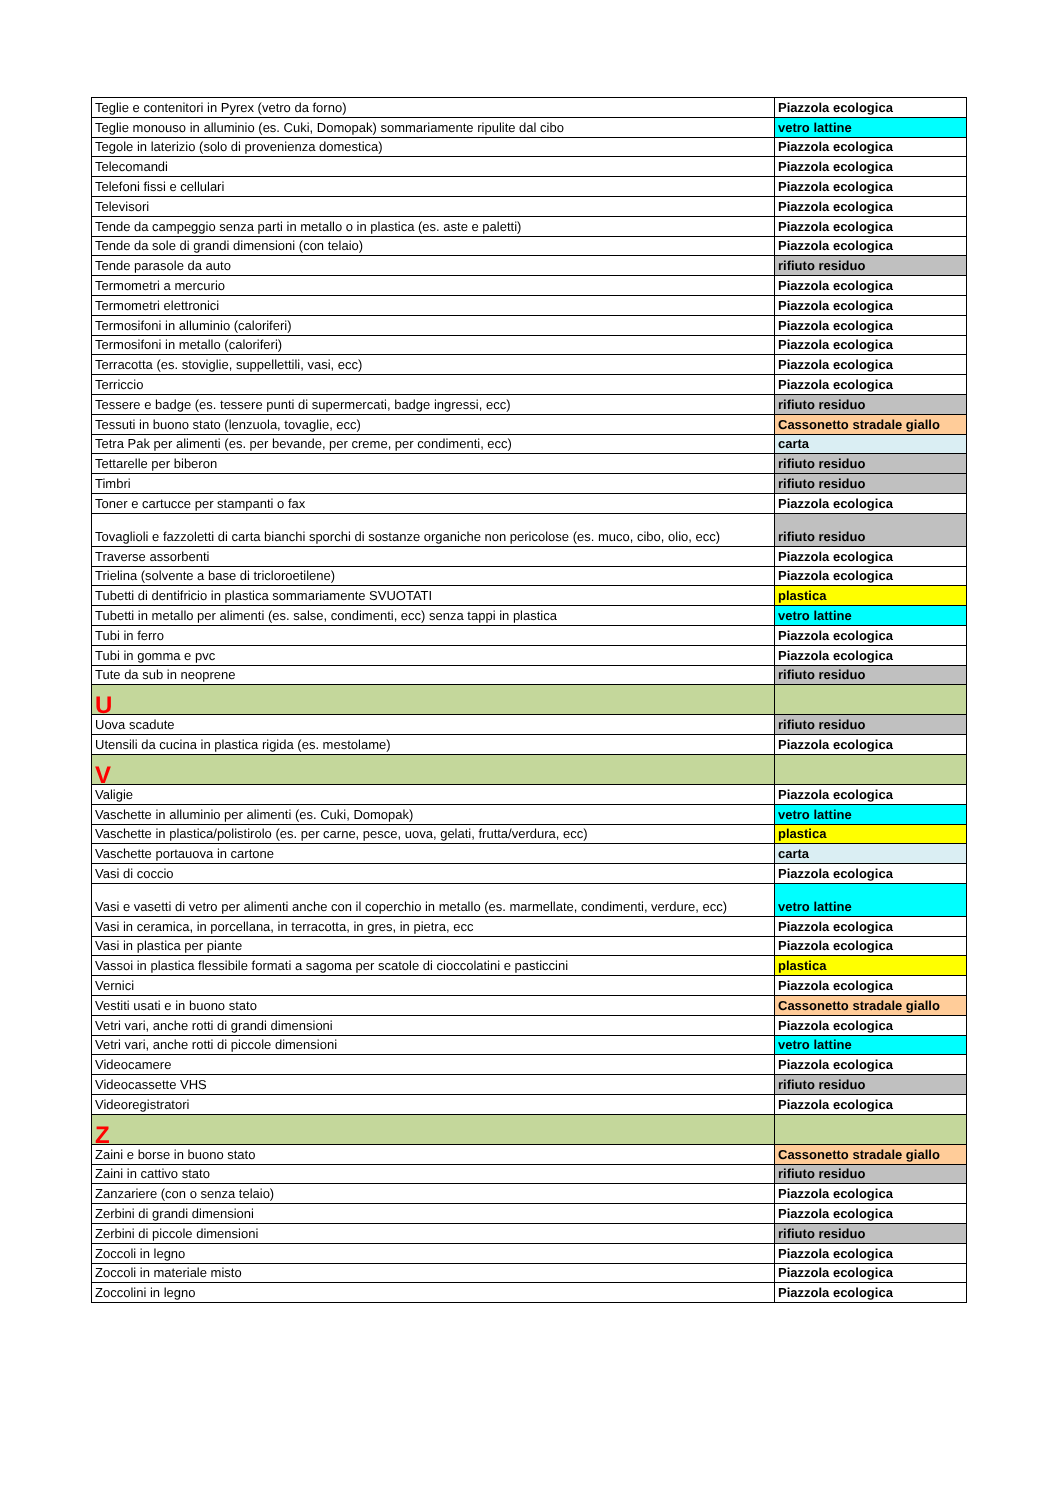| Teglie e contenitori in Pyrex (vetro da forno) | Piazzola ecologica |
| Teglie monouso in alluminio (es. Cuki, Domopak) sommariamente ripulite dal cibo | vetro lattine |
| Tegole in laterizio (solo di provenienza domestica) | Piazzola ecologica |
| Telecomandi | Piazzola ecologica |
| Telefoni fissi e cellulari | Piazzola ecologica |
| Televisori | Piazzola ecologica |
| Tende da campeggio senza parti in metallo o in plastica (es. aste e paletti) | Piazzola ecologica |
| Tende da sole di grandi dimensioni (con telaio) | Piazzola ecologica |
| Tende parasole da auto | rifiuto residuo |
| Termometri a mercurio | Piazzola ecologica |
| Termometri elettronici | Piazzola ecologica |
| Termosifoni in alluminio (caloriferi) | Piazzola ecologica |
| Termosifoni in metallo (caloriferi) | Piazzola ecologica |
| Terracotta (es. stoviglie, suppellettili, vasi, ecc) | Piazzola ecologica |
| Terriccio | Piazzola ecologica |
| Tessere e badge (es. tessere punti di supermercati, badge ingressi, ecc) | rifiuto residuo |
| Tessuti in buono stato (lenzuola, tovaglie, ecc) | Cassonetto stradale giallo |
| Tetra Pak per alimenti (es. per bevande, per creme, per condimenti, ecc) | carta |
| Tettarelle per biberon | rifiuto residuo |
| Timbri | rifiuto residuo |
| Toner e cartucce per stampanti o fax | Piazzola ecologica |
| Tovaglioli e fazzoletti di carta bianchi sporchi di sostanze organiche non pericolose (es. muco, cibo, olio, ecc) | rifiuto residuo |
| Traverse assorbenti | Piazzola ecologica |
| Trielina (solvente a base di tricloroetilene) | Piazzola ecologica |
| Tubetti di dentifricio in plastica sommariamente SVUOTATI | plastica |
| Tubetti in metallo per alimenti (es. salse, condimenti, ecc) senza tappi in plastica | vetro lattine |
| Tubi in ferro | Piazzola ecologica |
| Tubi in gomma e pvc | Piazzola ecologica |
| Tute da sub in neoprene | rifiuto residuo |
| U | |
| Uova scadute | rifiuto residuo |
| Utensili da cucina in plastica rigida (es. mestolame) | Piazzola ecologica |
| V | |
| Valigie | Piazzola ecologica |
| Vaschette in alluminio per alimenti (es. Cuki, Domopak) | vetro lattine |
| Vaschette in plastica/polistirolo (es. per carne, pesce, uova, gelati, frutta/verdura, ecc) | plastica |
| Vaschette portauova in cartone | carta |
| Vasi di coccio | Piazzola ecologica |
| Vasi e vasetti di vetro per alimenti anche con il coperchio in metallo (es. marmellate, condimenti, verdure, ecc) | vetro lattine |
| Vasi in ceramica, in porcellana, in terracotta, in gres, in pietra, ecc | Piazzola ecologica |
| Vasi in plastica per piante | Piazzola ecologica |
| Vassoi in plastica flessibile formati a sagoma per scatole di cioccolatini e pasticcini | plastica |
| Vernici | Piazzola ecologica |
| Vestiti usati e in buono stato | Cassonetto stradale giallo |
| Vetri vari, anche rotti di grandi dimensioni | Piazzola ecologica |
| Vetri vari, anche rotti di piccole dimensioni | vetro lattine |
| Videocamere | Piazzola ecologica |
| Videocassette VHS | rifiuto residuo |
| Videoregistratori | Piazzola ecologica |
| Z | |
| Zaini e borse in buono stato | Cassonetto stradale giallo |
| Zaini in cattivo stato | rifiuto residuo |
| Zanzariere (con o senza telaio) | Piazzola ecologica |
| Zerbini di grandi dimensioni | Piazzola ecologica |
| Zerbini di piccole dimensioni | rifiuto residuo |
| Zoccoli in legno | Piazzola ecologica |
| Zoccoli in materiale misto | Piazzola ecologica |
| Zoccolini in legno | Piazzola ecologica |